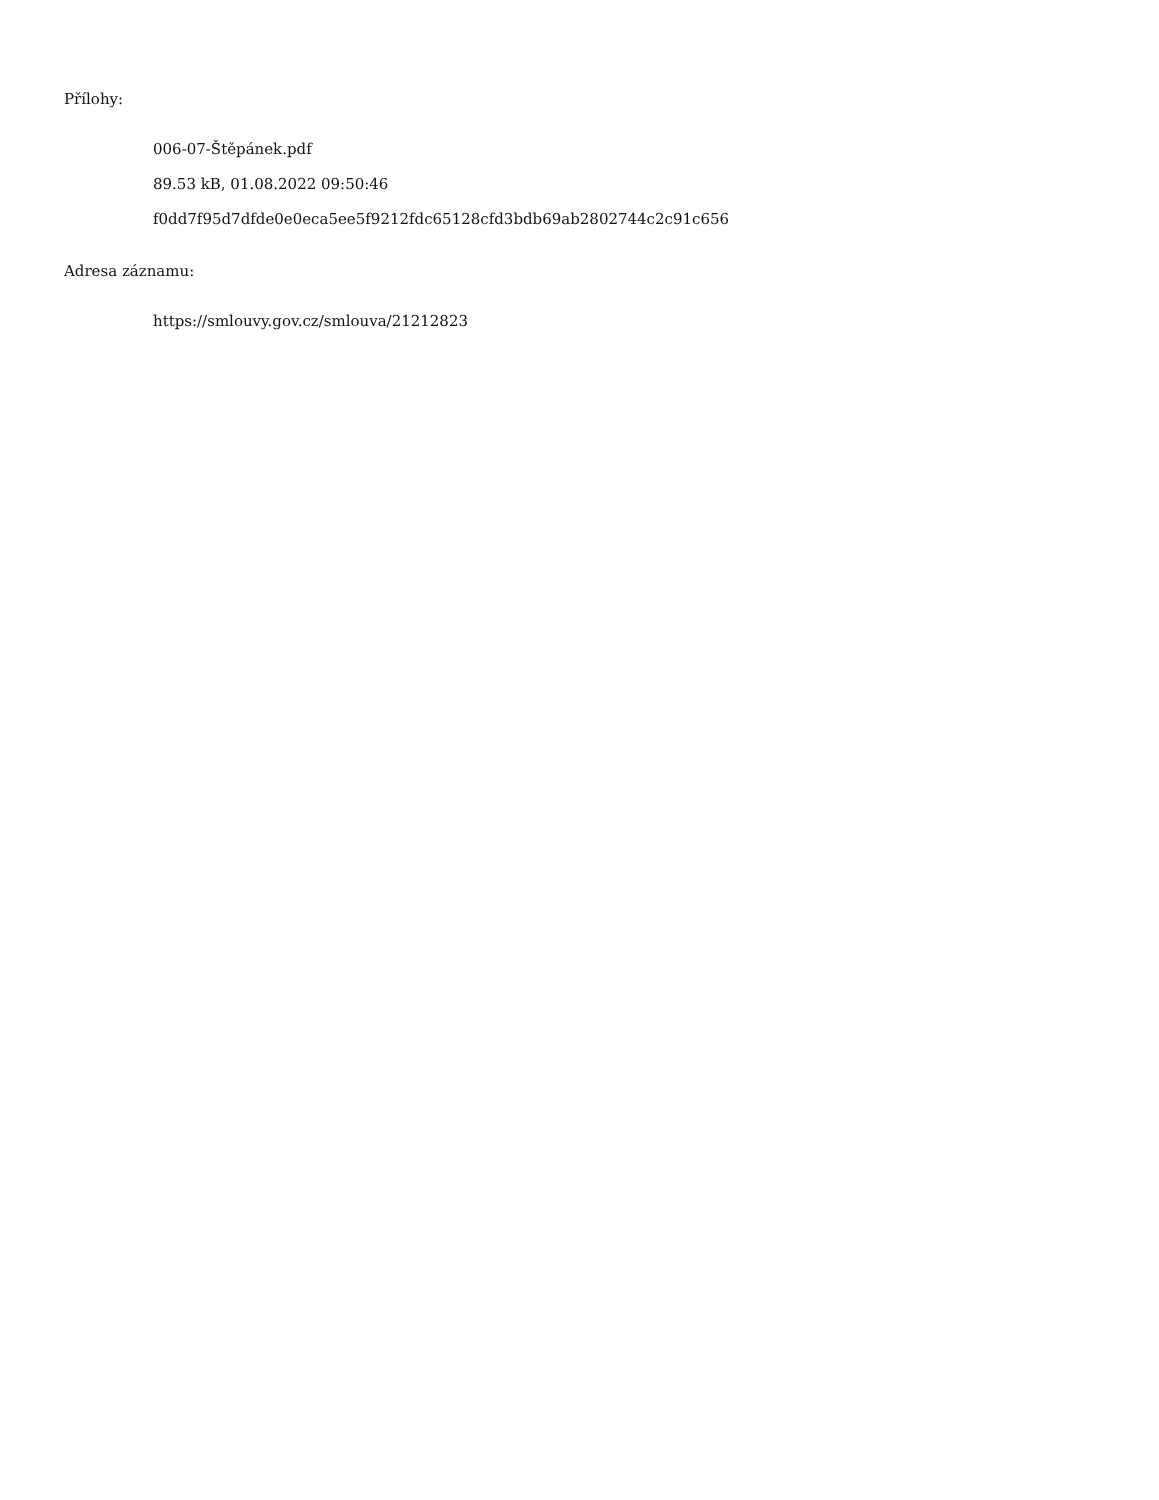Přílohy:
006-07-Štěpánek.pdf
89.53 kB, 01.08.2022 09:50:46
f0dd7f95d7dfde0e0eca5ee5f9212fdc65128cfd3bdb69ab2802744c2c91c656
Adresa záznamu:
https://smlouvy.gov.cz/smlouva/21212823